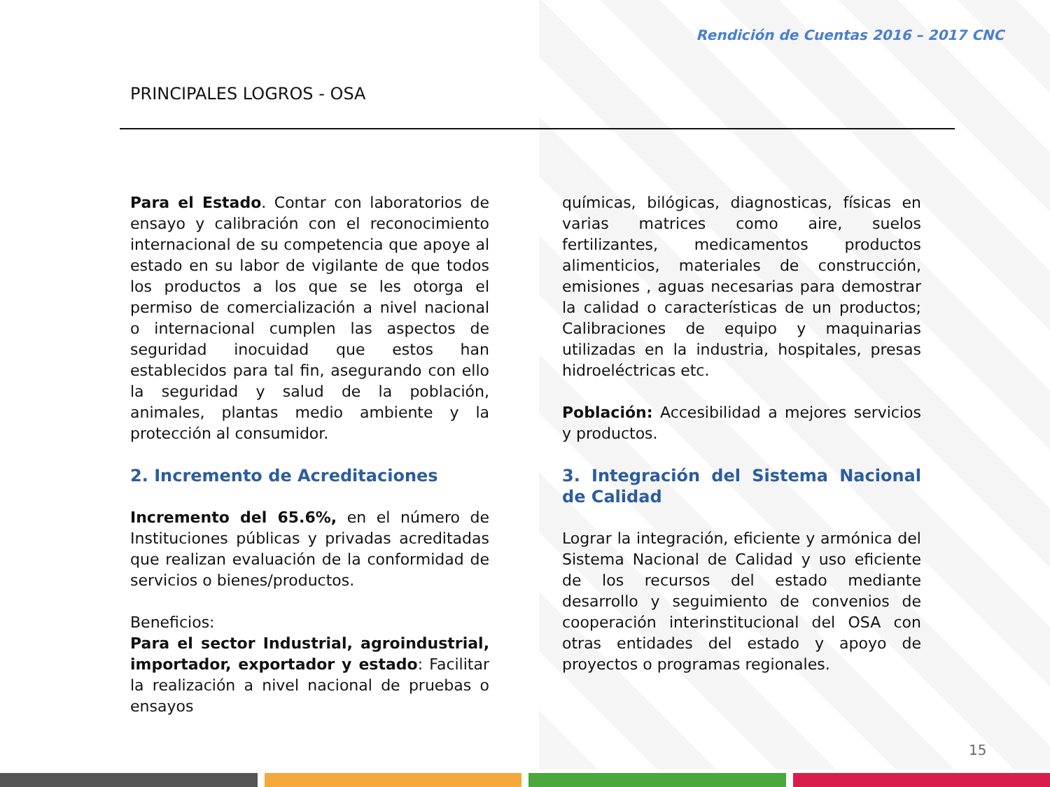Rendición de Cuentas 2016 – 2017 CNC
PRINCIPALES LOGROS - OSA
Para el Estado. Contar con laboratorios de ensayo y calibración con el reconocimiento internacional de su competencia que apoye al estado en su labor de vigilante de que todos los productos a los que se les otorga el permiso de comercialización a nivel nacional o internacional cumplen las aspectos de seguridad inocuidad que estos han establecidos para tal fin, asegurando con ello la seguridad y salud de la población, animales, plantas medio ambiente y la protección al consumidor.
2. Incremento de Acreditaciones
Incremento del 65.6%, en el número de Instituciones públicas y privadas acreditadas que realizan evaluación de la conformidad de servicios o bienes/productos.
Beneficios:
Para el sector Industrial, agroindustrial, importador, exportador y estado: Facilitar la realización a nivel nacional de pruebas o ensayos
químicas, bilógicas, diagnosticas, físicas en varias matrices como aire, suelos fertilizantes, medicamentos productos alimenticios, materiales de construcción, emisiones , aguas necesarias para demostrar la calidad o características de un productos; Calibraciones de equipo y maquinarias utilizadas en la industria, hospitales, presas hidroeléctricas etc.
Población: Accesibilidad a mejores servicios y productos.
3. Integración del Sistema Nacional de Calidad
Lograr la integración, eficiente y armónica del Sistema Nacional de Calidad y uso eficiente de los recursos del estado mediante desarrollo y seguimiento de convenios de cooperación interinstitucional del OSA con otras entidades del estado y apoyo de proyectos o programas regionales.
15